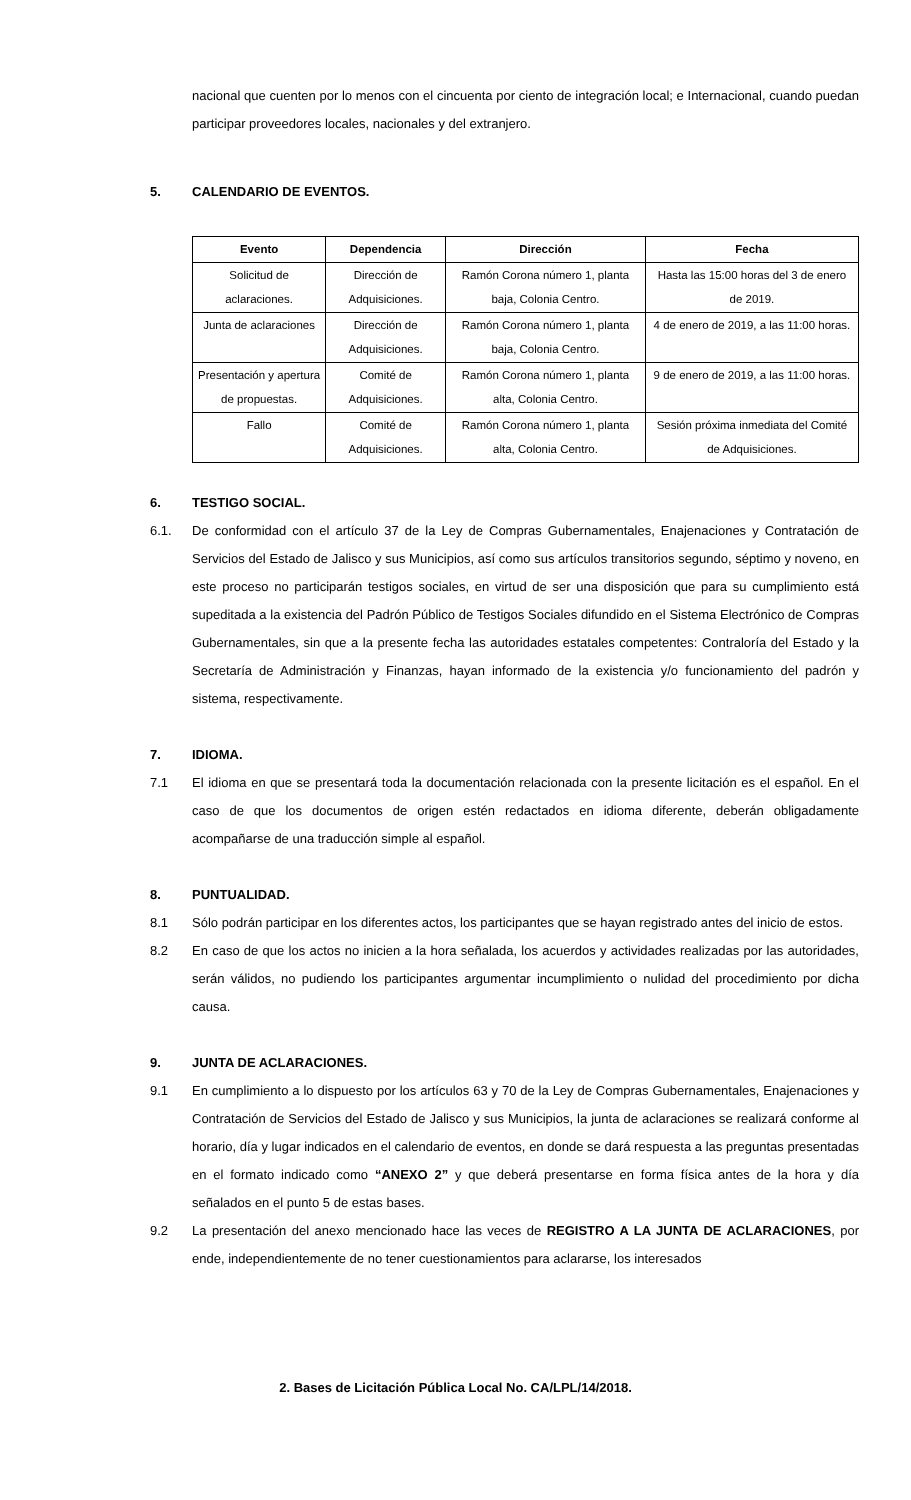nacional que cuenten por lo menos con el cincuenta por ciento de integración local; e Internacional, cuando puedan participar proveedores locales, nacionales y del extranjero.
5. CALENDARIO DE EVENTOS.
| Evento | Dependencia | Dirección | Fecha |
| --- | --- | --- | --- |
| Solicitud de aclaraciones. | Dirección de Adquisiciones. | Ramón Corona número 1, planta baja, Colonia Centro. | Hasta las 15:00 horas del 3 de enero de 2019. |
| Junta de aclaraciones | Dirección de Adquisiciones. | Ramón Corona número 1, planta baja, Colonia Centro. | 4 de enero de 2019, a las 11:00 horas. |
| Presentación y apertura de propuestas. | Comité de Adquisiciones. | Ramón Corona número 1, planta alta, Colonia Centro. | 9 de enero de 2019, a las 11:00 horas. |
| Fallo | Comité de Adquisiciones. | Ramón Corona número 1, planta alta, Colonia Centro. | Sesión próxima inmediata del Comité de Adquisiciones. |
6. TESTIGO SOCIAL.
6.1. De conformidad con el artículo 37 de la Ley de Compras Gubernamentales, Enajenaciones y Contratación de Servicios del Estado de Jalisco y sus Municipios, así como sus artículos transitorios segundo, séptimo y noveno, en este proceso no participarán testigos sociales, en virtud de ser una disposición que para su cumplimiento está supeditada a la existencia del Padrón Público de Testigos Sociales difundido en el Sistema Electrónico de Compras Gubernamentales, sin que a la presente fecha las autoridades estatales competentes: Contraloría del Estado y la Secretaría de Administración y Finanzas, hayan informado de la existencia y/o funcionamiento del padrón y sistema, respectivamente.
7. IDIOMA.
7.1 El idioma en que se presentará toda la documentación relacionada con la presente licitación es el español. En el caso de que los documentos de origen estén redactados en idioma diferente, deberán obligadamente acompañarse de una traducción simple al español.
8. PUNTUALIDAD.
8.1 Sólo podrán participar en los diferentes actos, los participantes que se hayan registrado antes del inicio de estos.
8.2 En caso de que los actos no inicien a la hora señalada, los acuerdos y actividades realizadas por las autoridades, serán válidos, no pudiendo los participantes argumentar incumplimiento o nulidad del procedimiento por dicha causa.
9. JUNTA DE ACLARACIONES.
9.1 En cumplimiento a lo dispuesto por los artículos 63 y 70 de la Ley de Compras Gubernamentales, Enajenaciones y Contratación de Servicios del Estado de Jalisco y sus Municipios, la junta de aclaraciones se realizará conforme al horario, día y lugar indicados en el calendario de eventos, en donde se dará respuesta a las preguntas presentadas en el formato indicado como “ANEXO 2” y que deberá presentarse en forma física antes de la hora y día señalados en el punto 5 de estas bases.
9.2 La presentación del anexo mencionado hace las veces de REGISTRO A LA JUNTA DE ACLARACIONES, por ende, independientemente de no tener cuestionamientos para aclararse, los interesados
2. Bases de Licitación Pública Local No. CA/LPL/14/2018.